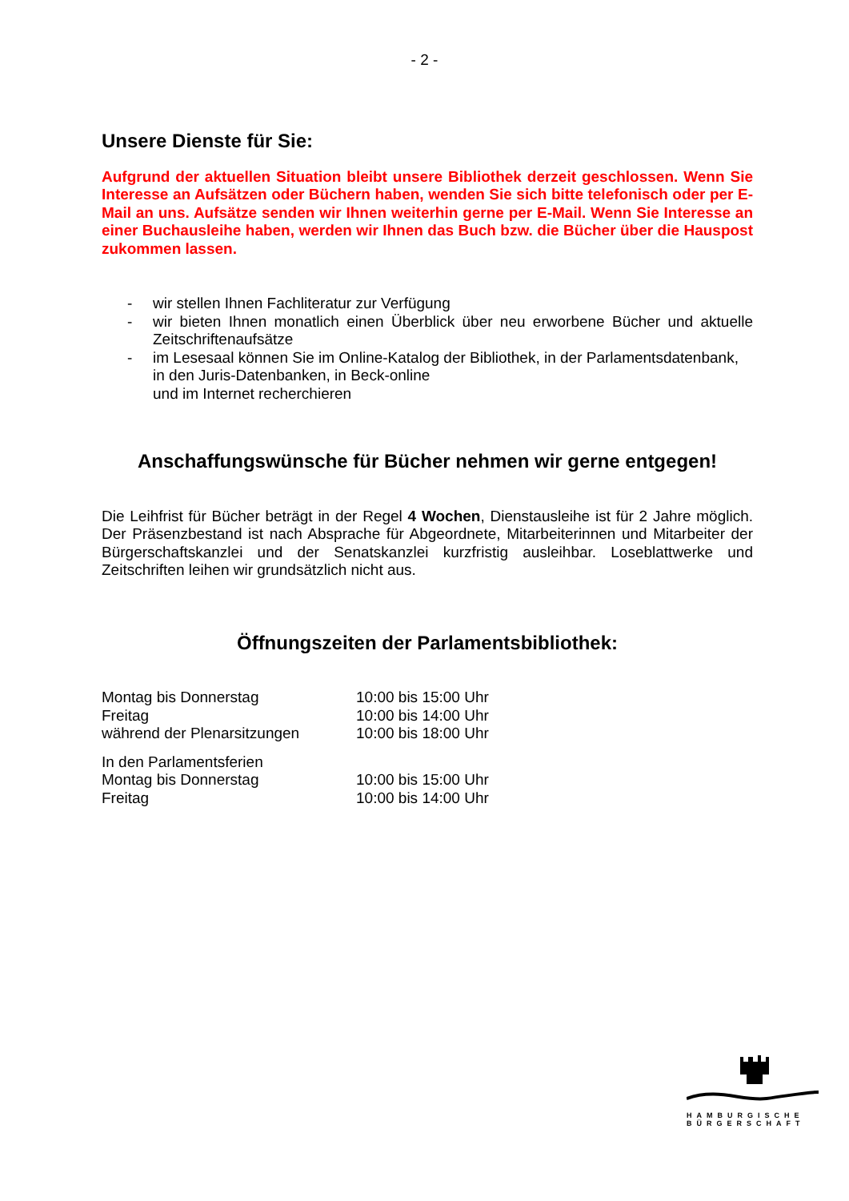- 2 -
Unsere Dienste für Sie:
Aufgrund der aktuellen Situation bleibt unsere Bibliothek derzeit geschlossen. Wenn Sie Interesse an Aufsätzen oder Büchern haben, wenden Sie sich bitte telefonisch oder per E-Mail an uns. Aufsätze senden wir Ihnen weiterhin gerne per E-Mail. Wenn Sie Interesse an einer Buchausleihe haben, werden wir Ihnen das Buch bzw. die Bücher über die Hauspost zukommen lassen.
- wir stellen Ihnen Fachliteratur zur Verfügung
- wir bieten Ihnen monatlich einen Überblick über neu erworbene Bücher und aktuelle Zeitschriftenaufsätze
- im Lesesaal können Sie im Online-Katalog der Bibliothek, in der Parlamentsdatenbank, in den Juris-Datenbanken, in Beck-online
und im Internet recherchieren
Anschaffungswünsche für Bücher nehmen wir gerne entgegen!
Die Leihfrist für Bücher beträgt in der Regel 4 Wochen, Dienstausleihe ist für 2 Jahre möglich. Der Präsenzbestand ist nach Absprache für Abgeordnete, Mitarbeiterinnen und Mitarbeiter der Bürgerschaftskanzlei und der Senatskanzlei kurzfristig ausleihbar. Loseblattwerke und Zeitschriften leihen wir grundsätzlich nicht aus.
Öffnungszeiten der Parlamentsbibliothek:
| Montag bis Donnerstag | 10:00 bis 15:00 Uhr |
| Freitag | 10:00 bis 14:00 Uhr |
| während der Plenarsitzungen | 10:00 bis 18:00 Uhr |
| In den Parlamentsferien | |
| Montag bis Donnerstag | 10:00 bis 15:00 Uhr |
| Freitag | 10:00 bis 14:00 Uhr |
HAMBURGISCHE
BÜRGERSCHAFT